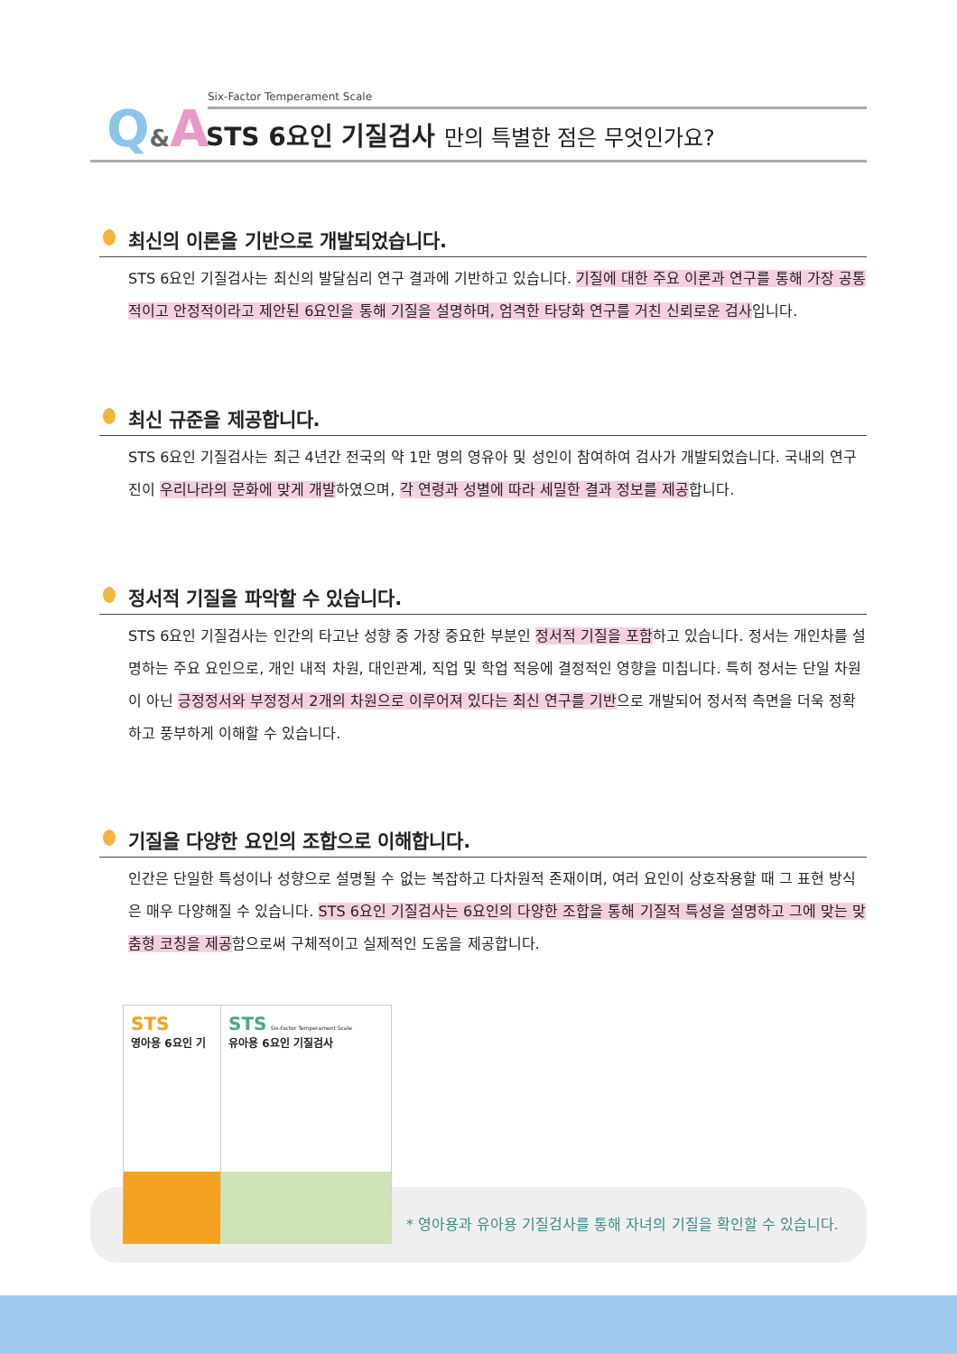Q&A
Six-Factor Temperament Scale
STS 6요인 기질검사 만의 특별한 점은 무엇인가요?
최신의 이론을 기반으로 개발되었습니다.
STS 6요인 기질검사는 최신의 발달심리 연구 결과에 기반하고 있습니다. 기질에 대한 주요 이론과 연구를 통해 가장 공통적이고 안정적이라고 제안된 6요인을 통해 기질을 설명하며, 엄격한 타당화 연구를 거친 신뢰로운 검사입니다.
최신 규준을 제공합니다.
STS 6요인 기질검사는 최근 4년간 전국의 약 1만 명의 영유아 및 성인이 참여하여 검사가 개발되었습니다. 국내의 연구진이 우리나라의 문화에 맞게 개발하였으며, 각 연령과 성별에 따라 세밀한 결과 정보를 제공합니다.
정서적 기질을 파악할 수 있습니다.
STS 6요인 기질검사는 인간의 타고난 성향 중 가장 중요한 부분인 정서적 기질을 포함하고 있습니다. 정서는 개인차를 설명하는 주요 요인으로, 개인 내적 차원, 대인관계, 직업 및 학업 적응에 결정적인 영향을 미칩니다. 특히 정서는 단일 차원이 아닌 긍정정서와 부정정서 2개의 차원으로 이루어져 있다는 최신 연구를 기반으로 개발되어 정서적 측면을 더욱 정확하고 풍부하게 이해할 수 있습니다.
기질을 다양한 요인의 조합으로 이해합니다.
인간은 단일한 특성이나 성향으로 설명될 수 없는 복잡하고 다차원적 존재이며, 여러 요인이 상호작용할 때 그 표현 방식은 매우 다양해질 수 있습니다. STS 6요인 기질검사는 6요인의 다양한 조합을 통해 기질적 특성을 설명하고 그에 맞는 맞춤형 코칭을 제공함으로써 구체적이고 실제적인 도움을 제공합니다.
STS
영아용 6요인 기
STS Six-factor Temperament Scale
유아용 6요인 기질검사
* 영아용과 유아용 기질검사를 통해 자녀의 기질을 확인할 수 있습니다.